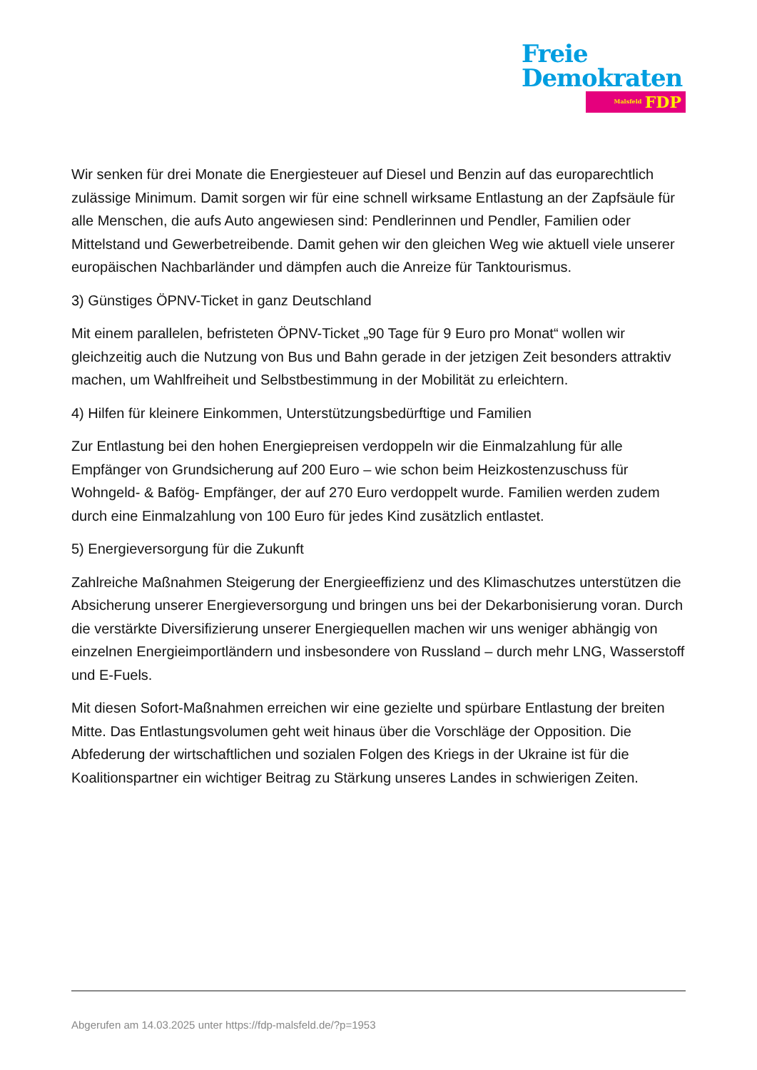Freie
Demokraten
Malsfeld FDP
Wir senken für drei Monate die Energiesteuer auf Diesel und Benzin auf das europarechtlich zulässige Minimum. Damit sorgen wir für eine schnell wirksame Entlastung an der Zapfsäule für alle Menschen, die aufs Auto angewiesen sind: Pendlerinnen und Pendler, Familien oder Mittelstand und Gewerbetreibende. Damit gehen wir den gleichen Weg wie aktuell viele unserer europäischen Nachbarländer und dämpfen auch die Anreize für Tanktourismus.
3) Günstiges ÖPNV-Ticket in ganz Deutschland
Mit einem parallelen, befristeten ÖPNV-Ticket „90 Tage für 9 Euro pro Monat“ wollen wir gleichzeitig auch die Nutzung von Bus und Bahn gerade in der jetzigen Zeit besonders attraktiv machen, um Wahlfreiheit und Selbstbestimmung in der Mobilität zu erleichtern.
4) Hilfen für kleinere Einkommen, Unterstützungsbedürftige und Familien
Zur Entlastung bei den hohen Energiepreisen verdoppeln wir die Einmalzahlung für alle Empfänger von Grundsicherung auf 200 Euro – wie schon beim Heizkostenzuschuss für Wohngeld- & Bafög- Empfänger, der auf 270 Euro verdoppelt wurde. Familien werden zudem durch eine Einmalzahlung von 100 Euro für jedes Kind zusätzlich entlastet.
5) Energieversorgung für die Zukunft
Zahlreiche Maßnahmen Steigerung der Energieeffizienz und des Klimaschutzes unterstützen die Absicherung unserer Energieversorgung und bringen uns bei der Dekarbonisierung voran. Durch die verstärkte Diversifizierung unserer Energiequellen machen wir uns weniger abhängig von einzelnen Energieimportländern und insbesondere von Russland – durch mehr LNG, Wasserstoff und E-Fuels.
Mit diesen Sofort-Maßnahmen erreichen wir eine gezielte und spürbare Entlastung der breiten Mitte. Das Entlastungsvolumen geht weit hinaus über die Vorschläge der Opposition. Die Abfederung der wirtschaftlichen und sozialen Folgen des Kriegs in der Ukraine ist für die Koalitionspartner ein wichtiger Beitrag zu Stärkung unseres Landes in schwierigen Zeiten.
Abgerufen am 14.03.2025 unter https://fdp-malsfeld.de/?p=1953